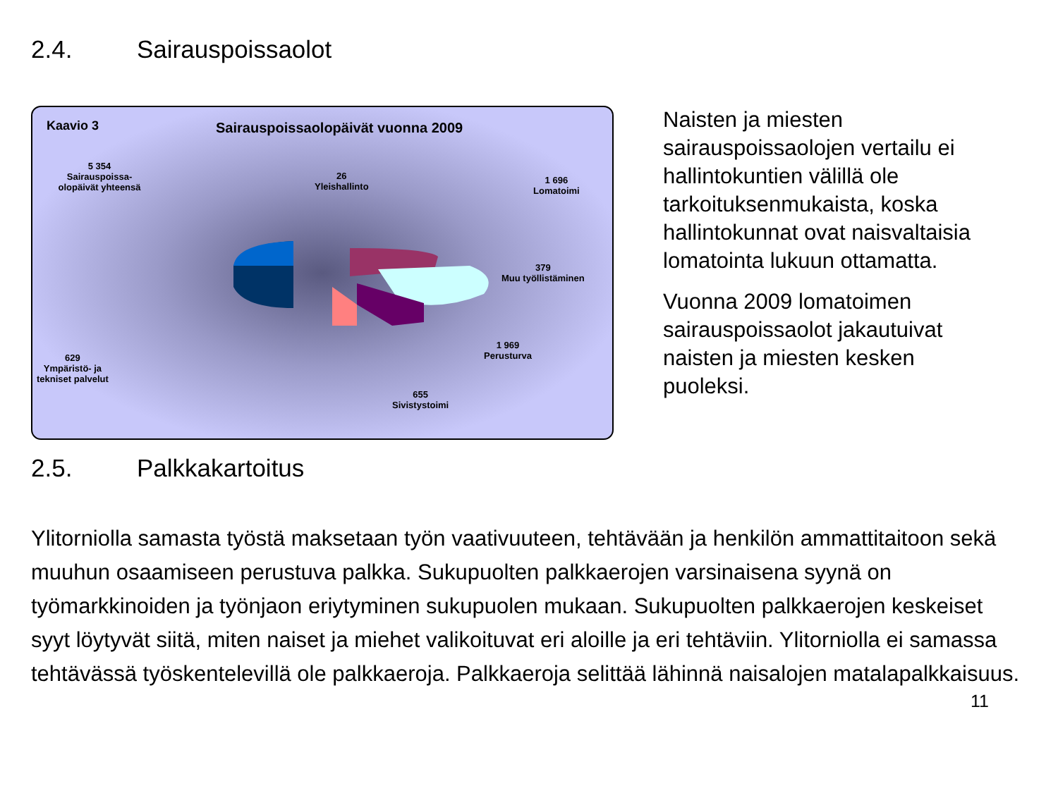2.4. Sairauspoissaolot
Kaavio 3
Sairauspoissaolopäivät vuonna 2009
5 354
Sairauspoissa-
olopäivät yhteensä
26
Yleishallinto
1 696
Lomatoimi
379
Muu työllistäminen
1 969
Perusturva
629
Ympäristö- ja
tekniset palvelut
655
Sivistystoimi
Naisten ja miesten sairauspoissaolojen vertailu ei hallintokuntien välillä ole tarkoituksenmukaista, koska hallintokunnat ovat naisvaltaisia lomatointa lukuun ottamatta.
Vuonna 2009 lomatoimen sairauspoissaolot jakautuivat naisten ja miesten kesken puoleksi.
2.5. Palkkakartoitus
Ylitorniolla samasta työstä maksetaan työn vaativuuteen, tehtävään ja henkilön ammattitaitoon sekä muuhun osaamiseen perustuva palkka. Sukupuolten palkkaerojen varsinaisena syynä on työmarkkinoiden ja työnjaon eriytyminen sukupuolen mukaan. Sukupuolten palkkaerojen keskeiset syyt löytyvät siitä, miten naiset ja miehet valikoituvat eri aloille ja eri tehtäviin. Ylitorniolla ei samassa tehtävässä työskentelevillä ole palkkaeroja. Palkkaeroja selittää lähinnä naisalojen matalapalkkaisuus.
11